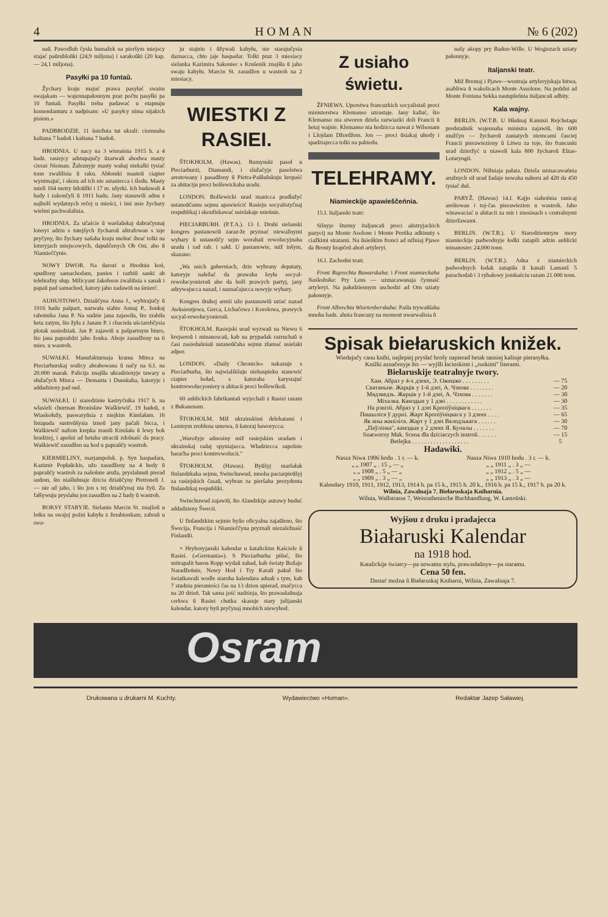4 H O M A N № 6 (202)
naŭ. Pawodluh čysła bumažek na pieršym miejscy stajać paŭrubloŭki (24,9 miljona) i sarakoŭki (20 kap. — 24,1 miljona).
Pasyłki pa 10 funtaŭ.
Žychary kraju majuć prawa pasyłać swaim swajakam — wajennapałonnym praz počtu pasyłki pa 10 funtaŭ. Pasyłki treba padawać u etapnuju komendanturu z nadpisam: «U pasyłcy nima nijakich pisiem.»
PADBRODZIE. 11 śniežnia tut ukrali: ciomnaha kaštana 7 hadoŭ i kaštana 7 hadoŭ.
HRODNIA. U nacy na 3 wieraśnia 1915 h. a 4 hadz. rasiejcy adstupajučy ŭzarwali abodwa masty cieraz Nioman. Žaleznyje masty wahaj niekalki tysiač tonn zwalilisia ŭ raku. Abłomki mastoŭ ciapier wynimajuć, i skora ad ich nie astaniecca i śledu. Masty mieli 164 metry ŭdoŭžki i 17 m. ušyrki. Ich budawali 4 hady i zakončyli ŭ 1911 hadu. Jany stanawili adnu z najbolš wydatnych rečej u mieści, i imi usie žychary wielmi pachwalalisia.
HRODNIA. Za učaście ŭ waršaŭskaj dabračynnaj loteryi adzin s tutejšych žycharoŭ aštrafowan s taje pryčyny, što žychary našaha kraju mohuć ihrać tolki na loteryjach miejscowych, dapuščenych Ob Ost, abo ŭ Niamieččynie.
NOWY DWOR. Na darozi u Hrodniu koń, spudženy samachodam, panios i razbiŭ sanki ab telehrafny słup. Milicyant Jakobson zwaliŭsia s sanak i papaŭ pad samachod, katory jaho zadawiŭ na śmierć.
AUHUSTOWO. Dziaŭčyna Anna J., wybirajučy ŭ 1916 hadu pašpart, nazwała siabie Annaj P., žonkaj rabotnika Jana P. Na sudzie jana zajawiła, što zrabiła heta zatym, što žyła z Janam P. i chacieła uściarehčysia plotak susiedziaŭ. Jan P. zajawiŭ u pašpartnym biuro, što jana papraŭdzi jaho žonka. Aboje zasudženy na 6 mies. u wastroh.
SUWAŁKI. Manufakturnaja krama Minca na Pieciarburskaj wulicy abrabowana ŭ načy na 6.I. na 20.000 marak. Palicija znajšła ukradzienyje tawary u słužačych Minca — Demanta i Dunskaha, katoryje i addadzieny pad sud.
SUWAŁKI. U siaredzinie kastryčnika 1917 h. na wlasieli churman Bronisław Waškiewič. 19 hadoŭ, z Wiaskołužy, paswaryŭsia z niejkim Kimšałam. 16 listapada sustreŭšysia iznoŭ jany pačali bicca, i Waškiewič nažom krepka zraniŭ Kimšała ŭ lewy bok hrudziej, i apošni ad hetaha utraciŭ zdolnaść da pracy. Waškiewič zasudžen na hod u papraŭčy wastroh.
KIERMIELINY, marjampolsk. p. Syn haspadara, Kazimir Popłaŭckis, užo zasudženy na 4 hody ŭ papraŭčy wastroh za našeńnie aruža, pryslahnuŭ pierad sudom, što niašlubnaje dzicia dziaŭčyny Pietroneli J. — nie ad jaho, i što jon s tej dziaŭčynaj nia žyŭ. Za fałšywuju pryslahu jon zasudžen na 2 hady ŭ wastroh.
BOKSY STARYJE. Sielanin Marcin St. znajšoŭ u letku na swajej poźni kabyłu z žerabionkam, zabraŭ u swa-
ju stajniu i ŭžywaŭ kabyłu, nie starajučysia daznacca, chto jaje haspadar. Tolki praz 3 miesiacy sielanka Kazimira Sakoniec s Krušenik znajšła ŭ jaho swaju kabyłu. Marcin St. zasudžen u wastroh na 2 miesiacy.
WIESTKI Z RASIEI.
ŠTOKHOLM. (Hawas). Rumynski pasoł u Pieciarburzi, Diamandi, i služačyje pasolstwa arestowany i pasadženy ŭ Pietra-Paŭłaŭskuju krepaść za ahitaciju proci bolšewickaha uradu.
LONDON. Bolšewicki urad manicca pradłažyć ustanoŭčamu sejmu apawieścić Rasieju socyalistyčnaj respublikaj i skonfiskawać usielakaje mieńnie.
PIECIARBURH. (P.T.A.). 13 I. Druhi sielanski kongres pastanowiŭ zaraz-že pryznać niewažnymi wybary ŭ ustanoŭčy sejm worahaŭ rewolucyjnaha uradu i rad rab. i sałd. U pastanowie, miž inšym, skazano:
„Wa usich guberniach, dzie wybrany deputaty, katoryje naležać da prawaha kryła socyal-rewolucyonieraŭ abo da bolš prawych partyj, jany adzywajucca nazad, i naznačajucca nowyje wybary.
Kongres druhoj armii užo pastanawiŭ uziać nazad Awksientjewa, Gerca, Lichačowa i Korolowa, prawych socyal-rewolucyonieraŭ.
ŠTOKHOLM. Rasiejski urad wyzwaŭ na Niewu 6 krejseroŭ i minanoscaŭ, kab na prypadak razruchaŭ u časi zasiedańniaŭ ustanoŭčaha sejmu złamać usielaki adpor.
LONDON. «Daily Chronicle» nakazuje s Pieciarburha, što najwialikšuju niebaspieku stanowić ciapier hoład, s katoraha karystajuć kontrrewolucyoniery u ahitacii proci bolšewikoŭ.
60 anhlickich fabrikantaŭ wyjechali z Rasiei razam z Bukanenam.
ŠTOKHOLM. Miž ukrainskimi delehatami i Leninym zroblena umowa, ŭ katoraj haworycca:
„Warožyje adnosiny miž rasiejskim uradam i ukrainskaj radaj spyniajucca. Władziecca supolnie baraćba proci kontrrewolucii."
ŠTOKHOLM. (Hawas). Byŭšyj maršałak finlandzkaha sejmu, Swinchuwud, mnoha paciarpieŭšyj za rasiejskich časaŭ, wybran za pieršaha prezydenta finlandzkaj respubliki.
Swinchuwud zajawiŭ, što Alandzkije astrawy buduć addadzieny Šwecii.
U finlandzkim sejmie byŭo oficyalna zajaŭleno, što Šwecija, Francija i Niamieččyna pryznali niezaležnaść Finlandii.
× Hryhoryjanski kalendar u katalickim Kaściele ŭ Rasiei. («Germania»). S Pieciarburha pišuć, što mitrapalit baron Ropp wydaŭ zahad, kab światy Božaje Naradžeńnie, Nowy Hod i Try Karali pakul što światkawali wodle staroha kalendara adnak s tym, kab 7 studnia pieranieści čas na 13 dzion upierad, značycca na 20 dzień. Tak sama jość nadzieja, što prawasłaŭnaja cerkwa ŭ Rasiei chutka skasuje stary julijanski kalendar, katory byŭ pryčynaj mnohich niewyhod.
Z usiaho świetu.
ŽFNIEWA. Uporstwa francuzkich socyalistaŭ proci ministerstwa Klemanso uzrastaje. Jany kažuć, što Klemanso nia stworen dziela razwiazki doli Francii ŭ hetaj wajnie. Klemanso nia hodzicca nawat z Wilsonam i Llojdam Džordžem. Jon — proci ŭsiakaj uhody i spadziajecca tolki na pabiedu.
TELEHRAMY.
Niamieckije apawieščeńnia.
15.I. Italjanski teatr:
Silnyje šturmy italjancaŭ proci aŭstryjackich pazycij na Monte Asolone i Monte Pertika adkinuty s ciažkimi stratami. Na ŭsieńkim fronci ad nižniaj Pjawe da Brenty krapčeŭ ahoń artyleryi.
16.I. Zachodni teatr.
Front Ruprechta Bawarskaha: i Front niamieckaha Naślednika: Pry Lens — uzmacawanaja čynnaść artyleryi. Na pałudziennym uschodzi ad Orn uziaty pałonnyje.
Front Albrechta Wiurtenberskaha: Paśla trywaŭšaha mnoha hadz. ahnia francuzy na moment uwarwalisia ŭ
našy akopy pry Badon-Wille. U Wogiezach uziaty pałonnyje.
Italjanski teatr.
Miž Brentaj i Pjawe—wostraja artyleryjskaja bitwa, asabliwa ŭ wakolicach Monte Assolone. Na poŭdni ad Monte Fontana Sekka nastupleńnia italjancaŭ adbity.
Kala wajny.
BERLIN. (W.T.B. U Hłaŭnaj Kamisii Rejchstagu predstaŭnik wajennaha ministra zajawiŭ, što 600 mužčyn — žycharoŭ zaniatych niemcami časciej Francii pierawiezieny ŭ Litwu za toje, što francuski urad dzieržyć u niawoli kala 800 žycharoŭ Elzas-Lotaryngii.
LONDON. Nižniaja pałata. Dziela uzmacawańnia aružnych sił urad žadaje nowaha naboru ad 420 da 450 tysiač duš.
PARYŽ. (Hawas) 14.I. Kajjo siahońnia ranicaj areštowan i toj-čas pierawiezien u wastroh. Jaho winawaciać u ahitacii za mir i znosinach s centralnymi dzieržawami.
BERLIN. (W.T.B.). U Siarodziemnym mory niamieckije padwodnyje łodki zatapili adzin anhlicki minanosiec 24,000 tonn.
BERLIN. (W.T.B.). Adna z niamieckich padwodnych łodak zatapiła ŭ kanali Lamanš 5 parachodaŭ i 3 rybałowy jomkaściu razam 21.000 tonn.
Spisak biełaruskich knižek.
Wiedajučy canu knihi, najlepiej prysłać hrošy napierad hetak tanniej kaštuje pierasyłka.
Knižki aznačenyje bis — wyjšli łacinskimi i „ruskimi" literami.
Biełaruskije teatralnyje twory.
| Хам. Абраз у 4-х дзеях, Э. Ожешко . . . . . . . . . | — 75 |
| Сватаньне. Жарцік у 1-й дзеі, А. Чэхова . . . . . . . . | — 20 |
| Мядзведзь. Жарцік у 1-й дзеі, А. Чэхова . . . . . . . | — 30 |
| Міхалка. Камэдыя у 1 дзеі . . . . . . . . . . . . | — 30 |
| На рэвізіі. Абраз у 1 дзеі Кропіўніцкага . . . . . . . | — 35 |
| Пашыліся ў дурні. Жарт Кропіўніцкага у 3 дзеях . . . . | — 65 |
| Як яны жаніліся. Жарт у 1 дзеі Валодзькага . . . . . . | — 30 |
| „Паўлінка", камэдыя у 2 дзеях Я. Купалы . . . . . . . | — 70 |
| Snatworny Mak. Scena dla dziciaczych ieatroŭ . . . . . . | — 15 |
| Betlejka . . . . . . . . . . . . . . . . . . . | 5 |
Hadawiki.
| Nasza Niwa 1906 hodu . 1 r. — k. | Nasza Niwa 1910 hodu . 3 r. — k. |
| „ „ 1907 „ . 15 „ — „ | „ „ 1911 „ . 3 „ — |
| „ „ 1908 „ . 5 „ — „ | „ „ 1912 „ . 5 „ — |
| „ „ 1909 „ . 3 „ — „ | „ „ 1913 „ . 3 „ — |
Kalendary 1910, 1911, 1912, 1913, 1914 h. pa 15 k., 1915 h. 20 k., 1916 h. pa 15 k., 1917 h. pa 20 k.
Wilnia, Zawalnaja 7. Biełaruskaja Kniharnia.
Wilnia, Wallstrasse 7, Weisruthenische Buchhandlung, W. Łastoŭski.
Wyjšou z druku i pradajecca
Białaruski Kalendar
na 1918 hod.
Katalickije światcy—pa nowamu stylu, prawasłaŭnye—pa staramu.
Cena 50 fen.
Dastać možna ŭ Biełaruskaj Kniharni, Wilnia, Zawalnaja 7.
Osram
Drukowana u drukarni M. Kuchty. Wydawiectwo «Homan». Redaktar Jazep Saławiej.